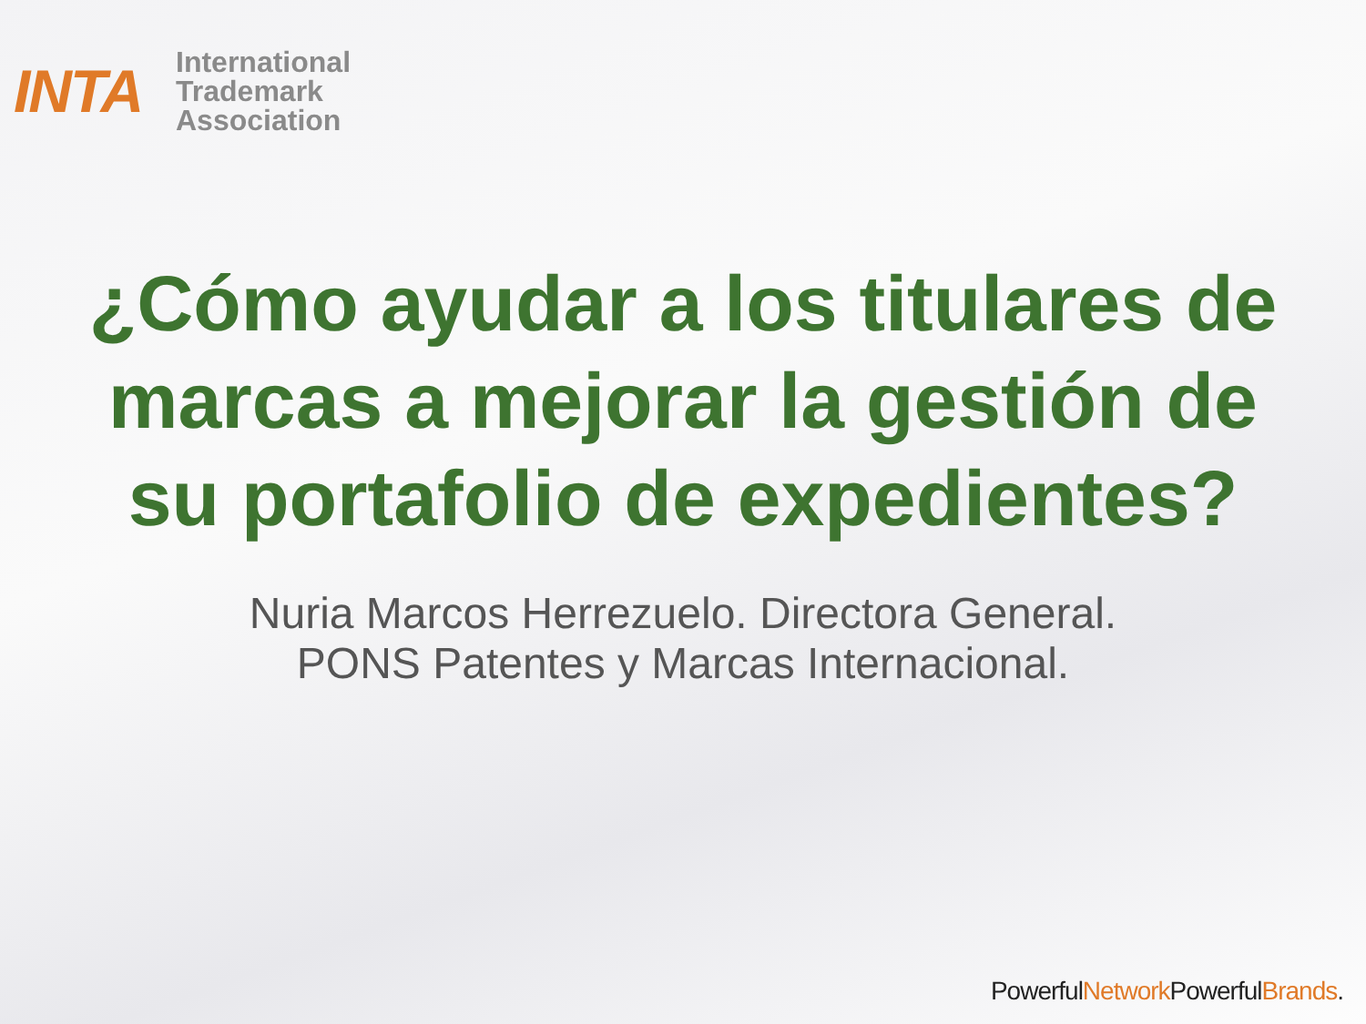INTA
International
Trademark
Association
¿Cómo ayudar a los titulares de marcas a mejorar la gestión de su portafolio de expedientes?
Nuria Marcos Herrezuelo. Directora General.
PONS Patentes y Marcas Internacional.
PowerfulNetwork PowerfulBrands.